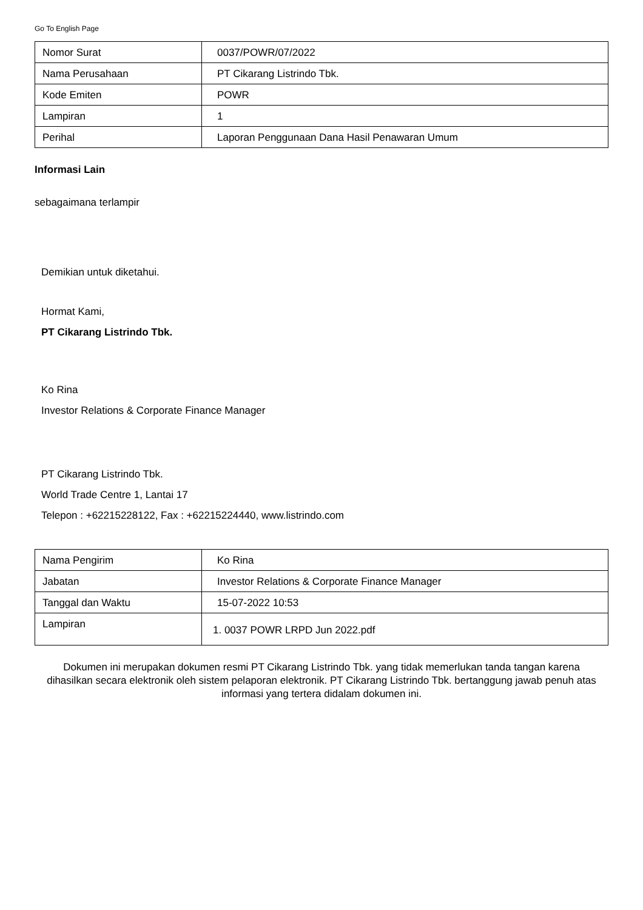Go To English Page
| Nomor Surat | 0037/POWR/07/2022 |
| Nama Perusahaan | PT Cikarang Listrindo Tbk. |
| Kode Emiten | POWR |
| Lampiran | 1 |
| Perihal | Laporan Penggunaan Dana Hasil Penawaran Umum |
Informasi Lain
sebagaimana terlampir
Demikian untuk diketahui.
Hormat Kami,
PT Cikarang Listrindo Tbk.
Ko Rina
Investor Relations & Corporate Finance Manager
PT Cikarang Listrindo Tbk.
World Trade Centre 1, Lantai 17
Telepon : +62215228122, Fax : +62215224440, www.listrindo.com
| Nama Pengirim | Ko Rina |
| Jabatan | Investor Relations & Corporate Finance Manager |
| Tanggal dan Waktu | 15-07-2022 10:53 |
| Lampiran | 1. 0037 POWR LRPD Jun 2022.pdf |
Dokumen ini merupakan dokumen resmi PT Cikarang Listrindo Tbk. yang tidak memerlukan tanda tangan karena dihasilkan secara elektronik oleh sistem pelaporan elektronik. PT Cikarang Listrindo Tbk. bertanggung jawab penuh atas informasi yang tertera didalam dokumen ini.